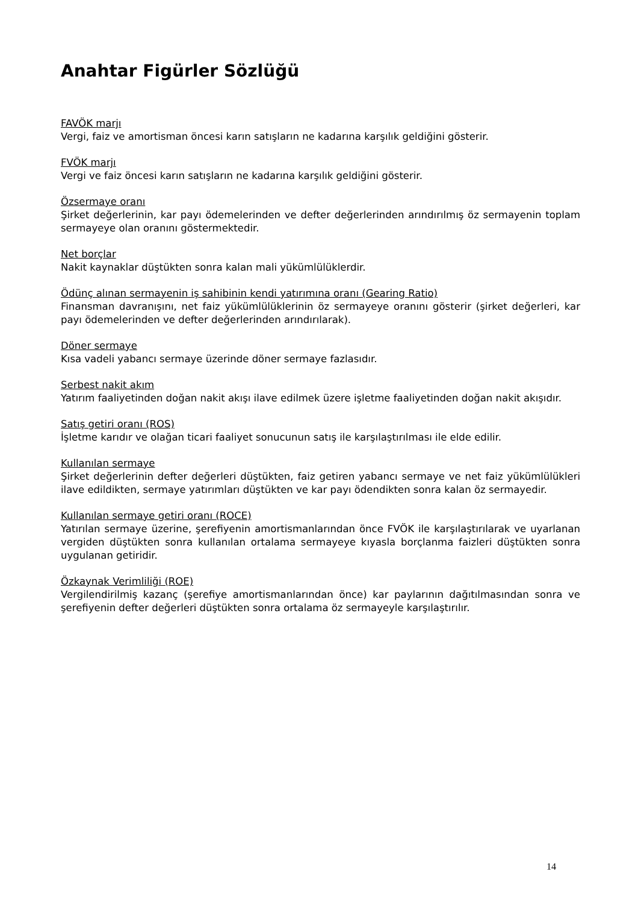Anahtar Figürler Sözlüğü
FAVÖK marjı
Vergi, faiz ve amortisman öncesi karın satışların ne kadarına karşılık geldiğini gösterir.
FVÖK marjı
Vergi ve faiz öncesi karın satışların ne kadarına karşılık geldiğini gösterir.
Özsermaye oranı
Şirket değerlerinin, kar payı ödemelerinden ve defter değerlerinden arındırılmış öz sermayenin toplam sermayeye olan oranını göstermektedir.
Net borçlar
Nakit kaynaklar düştükten sonra kalan mali yükümlülüklerdir.
Ödünç alınan sermayenin iş sahibinin kendi yatırımına oranı (Gearing Ratio)
Finansman davranışını, net faiz yükümlülüklerinin öz sermayeye oranını gösterir (şirket değerleri, kar payı ödemelerinden ve defter değerlerinden arındırılarak).
Döner sermaye
Kısa vadeli yabancı sermaye üzerinde döner sermaye fazlasıdır.
Serbest nakit akım
Yatırım faaliyetinden doğan nakit akışı ilave edilmek üzere işletme faaliyetinden doğan nakit akışıdır.
Satış getiri oranı (ROS)
İşletme karıdır ve olağan ticari faaliyet sonucunun satış ile karşılaştırılması ile elde edilir.
Kullanılan sermaye
Şirket değerlerinin defter değerleri düştükten, faiz getiren yabancı sermaye ve net faiz yükümlülükleri ilave edildikten, sermaye yatırımları düştükten ve kar payı ödendikten sonra kalan öz sermayedir.
Kullanılan sermaye getiri oranı (ROCE)
Yatırılan sermaye üzerine, şerefiyenin amortismanlarından önce FVÖK ile karşılaştırılarak ve uyarlanan vergiden düştükten sonra kullanılan ortalama sermayeye kıyasla borçlanma faizleri düştükten sonra uygulanan getiridir.
Özkaynak Verimliliği (ROE)
Vergilendirilmiş kazanç (şerefiye amortismanlarından önce) kar paylarının dağıtılmasından sonra ve şerefiyenin defter değerleri düştükten sonra ortalama öz sermayeyle karşılaştırılır.
14